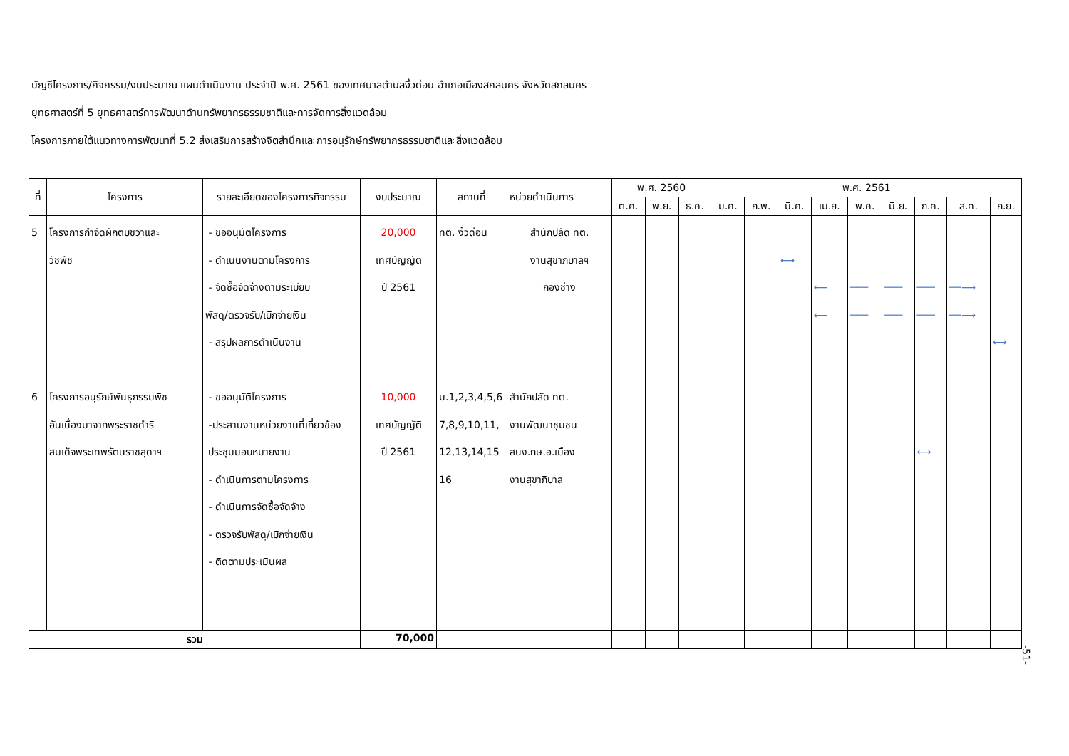บัญชีโครงการ/กิจกรรม/งบประมาณ แผนดำเนินงาน ประจำปี พ.ศ. 2561 ของเทศบาลตำบลงิ้วด่อน อำเภอเมืองสกลนคร จังหวัดสกลนคร
ยุทธศาสตร์ที่ 5 ยุทธศาสตร์การพัฒนาด้านทรัพยากรธรรมชาติและการจัดการสิ่งแวดล้อม
โครงการภายใต้แนวทางการพัฒนาที่ 5.2 ส่งเสริมการสร้างจิตสำนึกและการอนุรักษ์ทรัพยากรธรรมชาติและสิ่งแวดล้อม
| ที่ | โครงการ | รายละเอียดของโครงการกิจกรรม | งบประมาณ | สถานที่ | หน่วยดำเนินการ | พ.ศ. 2560 | | | พ.ศ. 2561 | | | | | | | | |
| --- | --- | --- | --- | --- | --- | --- | --- | --- | --- | --- | --- | --- | --- | --- | --- | --- | --- |
| | | | | | | ต.ค. | พ.ย. | ธ.ค. | ม.ค. | ก.พ. | มี.ค. | เม.ย. | พ.ค. | มิ.ย. | ก.ค. | ส.ค. | ก.ย. |
| 5 6 | โครงการกำจัดผักตบชวาและ วัชพืช โครงการอนุรักษ์พันธุกรรมพืช อันเนื่องมาจากพระราชดำริ สมเด็จพระเทพรัตนราชสุดาฯ | - ขออนุมัติโครงการ - ดำเนินงานตามโครงการ - จัดซื้อจัดจ้างตามระเบียบ พัสดุ/ตรวจรับ/เบิกจ่ายเงิน - สรุปผลการดำเนินงาน - ขออนุมัติโครงการ -ประสานงานหน่วยงานที่เกี่ยวข้อง ประชุมมอบหมายงาน - ดำเนินการตามโครงการ - ดำเนินการจัดซื้อจัดจ้าง - ตรวจรับพัสดุ/เบิกจ่ายเงิน - ติดตามประเมินผล | 20,000 เทศบัญญัติ ปี 2561 10,000 เทศบัญญัติ ปี 2561 | ทต. งิ้วด่อน ม.1,2,3,4,5,6 7,8,9,10,11, 12,13,14,15 16 | สำนักปลัด ทต. งานสุขาภิบาลฯ กองช่าง สำนักปลัด ทต. งานพัฒนาชุมชน สนง.กษ.อ.เมือง งานสุขาภิบาล | | | | | | ⟷ | ⟵ ⟵ | ─── ─── | ─── ─── | ─── ─── ⟷ | ──⟶ ──⟶ | ⟷ |
| รวม | | | 70,000 | | | | | | | | | | | | | | |
-51-